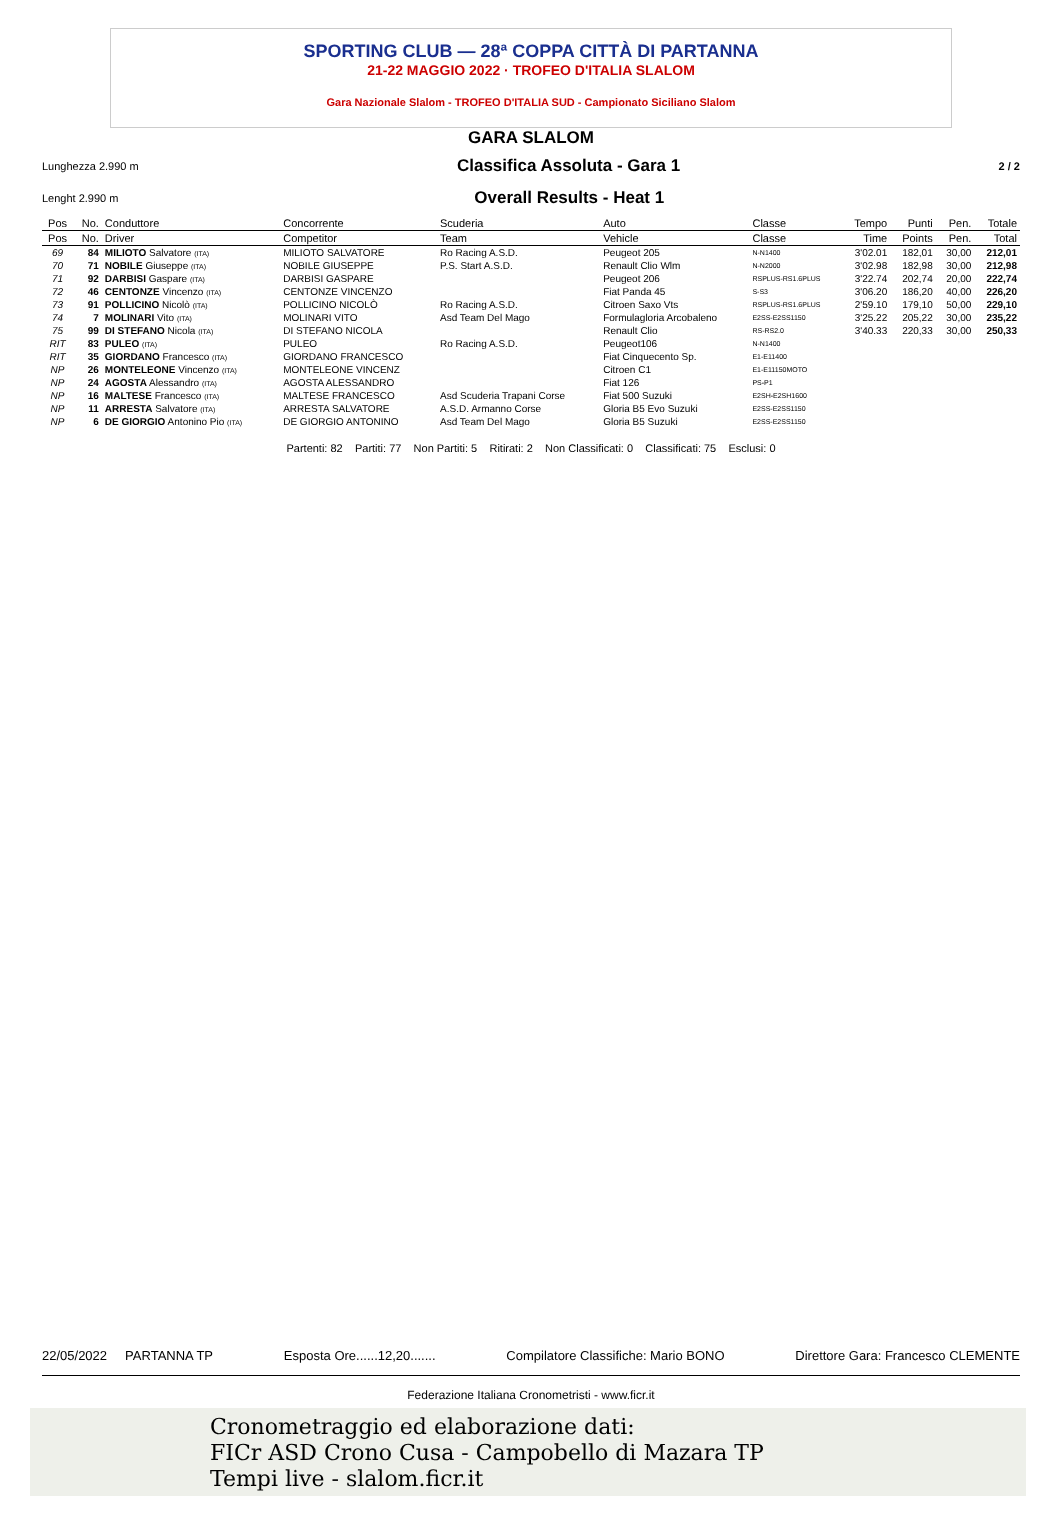SPORTING CLUB — 28ª COPPA CITTÀ DI PARTANNA
21-22 MAGGIO 2022 · TROFEO D'ITALIA SLALOM
Gara Nazionale Slalom - TROFEO D'ITALIA SUD - Campionato Siciliano Slalom
GARA SLALOM
Lunghezza 2.990 m Classifica Assoluta - Gara 1 2 / 2
Lenght 2.990 m Overall Results - Heat 1
| Pos | No. | Conduttore | Concorrente | Scuderia | Auto | Classe | Tempo | Punti | Pen. | Totale |
| --- | --- | --- | --- | --- | --- | --- | --- | --- | --- | --- |
| Pos | No. | Driver | Competitor | Team | Vehicle | Classe | Time | Points | Pen. | Total |
| 69 | 84 | MILIOTO Salvatore (ITA) | MILIOTO SALVATORE | Ro Racing A.S.D. | Peugeot 205 | N-N1400 | 3'02.01 | 182,01 | 30,00 | 212,01 |
| 70 | 71 | NOBILE Giuseppe (ITA) | NOBILE GIUSEPPE | P.S. Start A.S.D. | Renault Clio Wlm | N-N2000 | 3'02.98 | 182,98 | 30,00 | 212,98 |
| 71 | 92 | DARBISI Gaspare (ITA) | DARBISI GASPARE | | Peugeot 206 | RSPLUS-RS1.6PLUS | 3'22.74 | 202,74 | 20,00 | 222,74 |
| 72 | 46 | CENTONZE Vincenzo (ITA) | CENTONZE VINCENZO | | Fiat Panda 45 | S-S3 | 3'06.20 | 186,20 | 40,00 | 226,20 |
| 73 | 91 | POLLICINO Nicolò (ITA) | POLLICINO NICOLÒ | Ro Racing A.S.D. | Citroen Saxo Vts | RSPLUS-RS1.6PLUS | 2'59.10 | 179,10 | 50,00 | 229,10 |
| 74 | 7 | MOLINARI Vito (ITA) | MOLINARI VITO | Asd Team Del Mago | Formulagloria Arcobaleno | E2SS-E2SS1150 | 3'25.22 | 205,22 | 30,00 | 235,22 |
| 75 | 99 | DI STEFANO Nicola (ITA) | DI STEFANO NICOLA | | Renault Clio | RS-RS2.0 | 3'40.33 | 220,33 | 30,00 | 250,33 |
| RIT | 83 | PULEO (ITA) | PULEO | Ro Racing A.S.D. | Peugeot106 | N-N1400 | | | | |
| RIT | 35 | GIORDANO Francesco (ITA) | GIORDANO FRANCESCO | | Fiat Cinquecento Sp. | E1-E11400 | | | | |
| NP | 26 | MONTELEONE Vincenzo (ITA) | MONTELEONE VINCENZ | | Citroen C1 | E1-E11150MOTO | | | | |
| NP | 24 | AGOSTA Alessandro (ITA) | AGOSTA ALESSANDRO | | Fiat 126 | PS-P1 | | | | |
| NP | 16 | MALTESE Francesco (ITA) | MALTESE FRANCESCO | Asd Scuderia Trapani Corse | Fiat 500 Suzuki | E2SH-E2SH1600 | | | | |
| NP | 11 | ARRESTA Salvatore (ITA) | ARRESTA SALVATORE | A.S.D. Armanno Corse | Gloria B5 Evo Suzuki | E2SS-E2SS1150 | | | | |
| NP | 6 | DE GIORGIO Antonino Pio (ITA) | DE GIORGIO ANTONINO | Asd Team Del Mago | Gloria B5 Suzuki | E2SS-E2SS1150 | | | | |
Partenti: 82 Partiti: 77 Non Partiti: 5 Ritirati: 2 Non Classificati: 0 Classificati: 75 Esclusi: 0
22/05/2022 PARTANNA TP Esposta Ore......12,20....... Compilatore Classifiche: Mario BONO Direttore Gara: Francesco CLEMENTE
Federazione Italiana Cronometristi - www.ficr.it
Cronometraggio ed elaborazione dati:
FICr ASD Crono Cusa - Campobello di Mazara TP
Tempi live - slalom.ficr.it